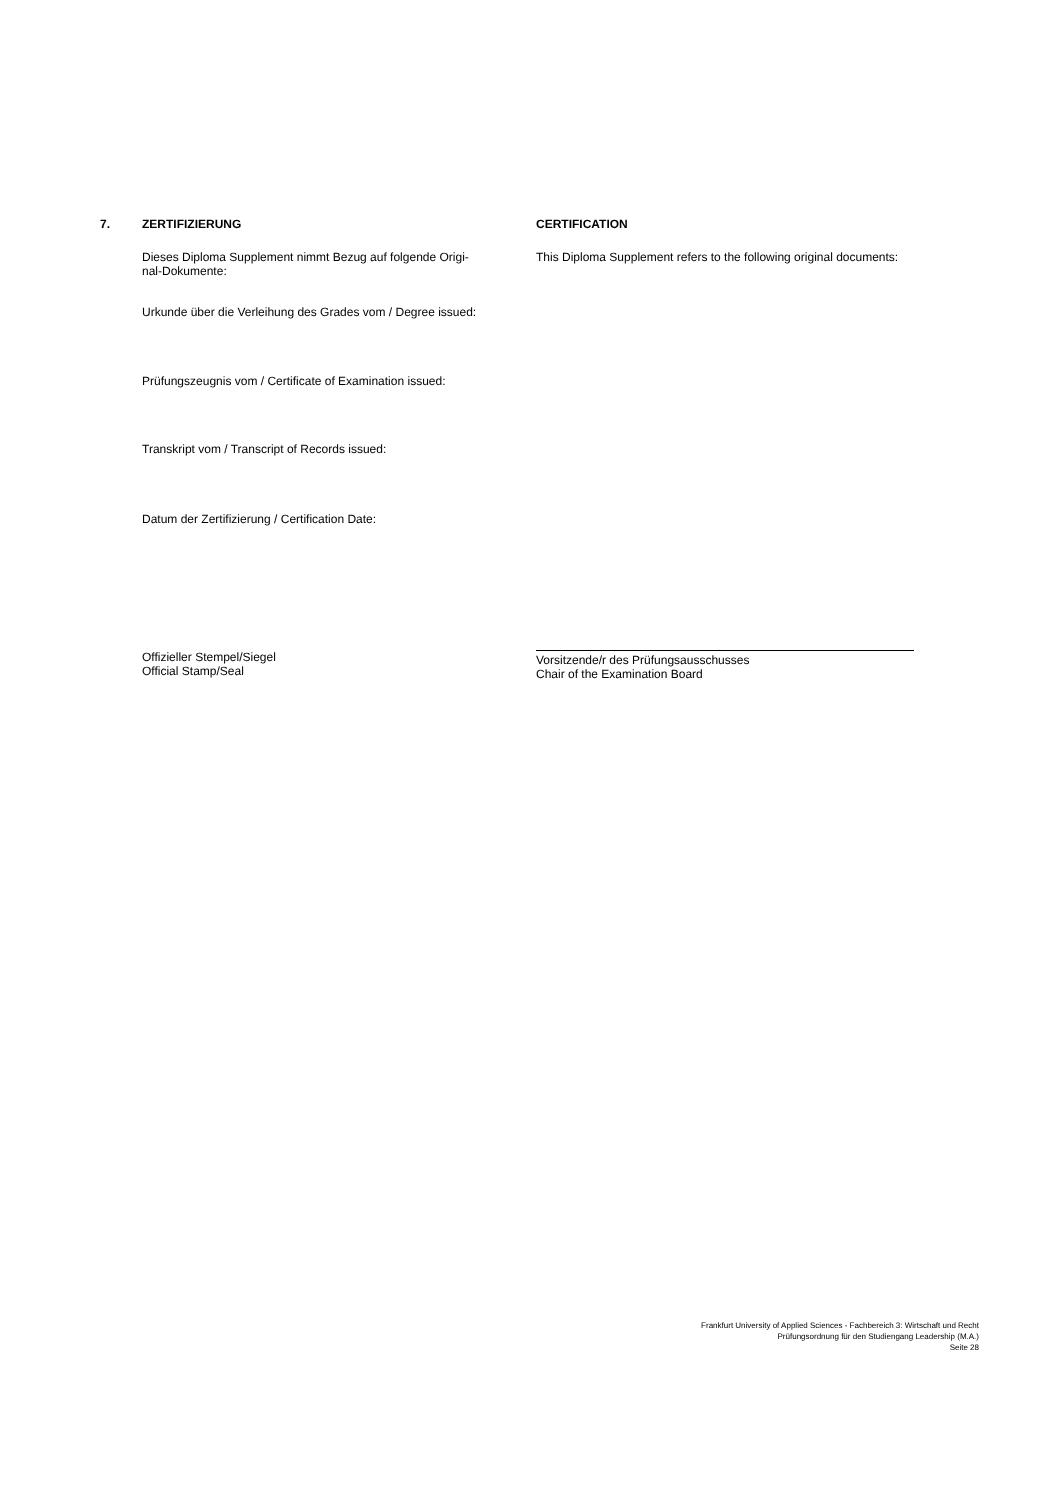7. ZERTIFIZIERUNG CERTIFICATION
Dieses Diploma Supplement nimmt Bezug auf folgende Origi-
nal-Dokumente:
This Diploma Supplement refers to the following original documents:
Urkunde über die Verleihung des Grades vom / Degree issued:
Prüfungszeugnis vom / Certificate of Examination issued:
Transkript vom / Transcript of Records issued:
Datum der Zertifizierung / Certification Date:
Offizieller Stempel/Siegel
Official Stamp/Seal
Vorsitzende/r des Prüfungsausschusses
Chair of the Examination Board
Frankfurt University of Applied Sciences - Fachbereich 3: Wirtschaft und Recht
Prüfungsordnung für den Studiengang Leadership (M.A.)
Seite 28